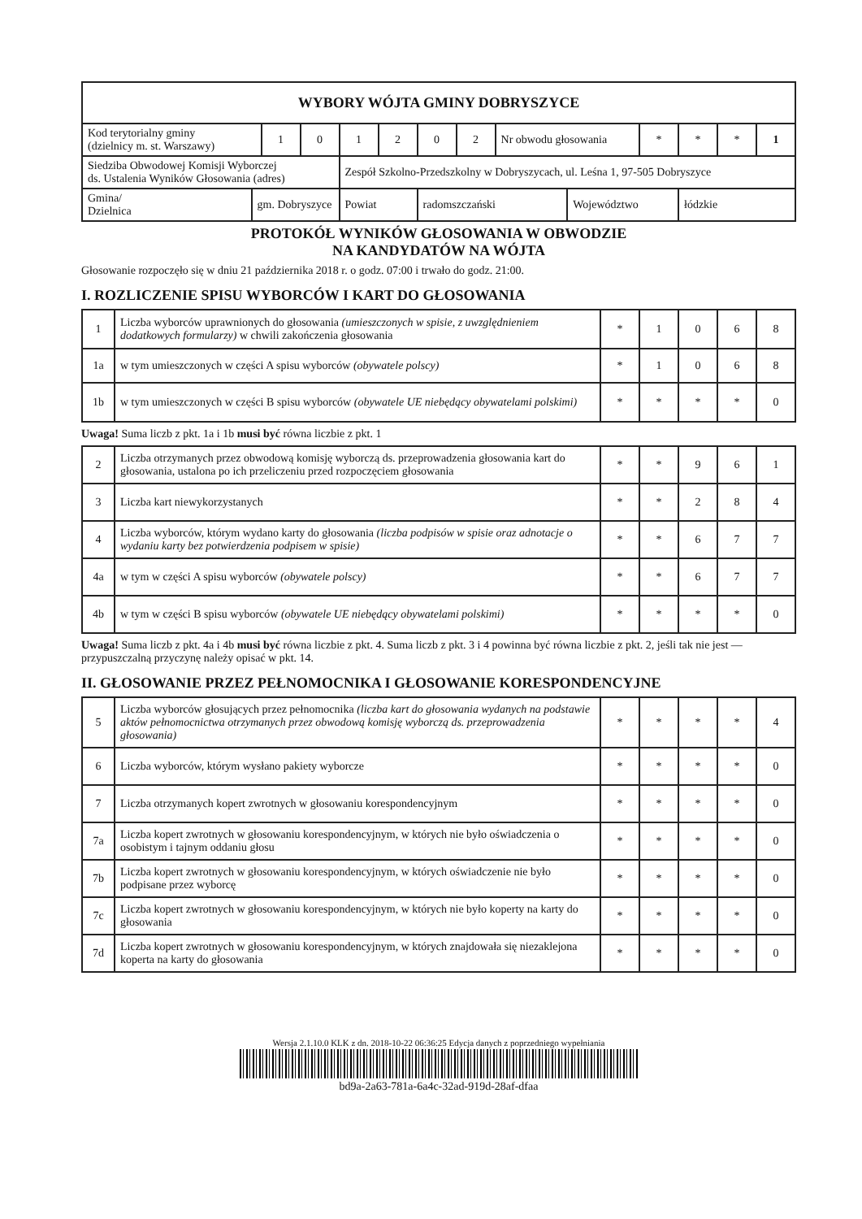| WYBORY WÓJTA GMINY DOBRYSZYCE | | | | | | | | | | | | | |
| Kod terytorialny gminy (dzielnicy m. st. Warszawy) | | 1 | 0 | 1 | 2 | 0 | 2 | Nr obwodu głosowania | | * | * | * | 1 |
| Siedziba Obwodowej Komisji Wyborczej ds. Ustalenia Wyników Głosowania (adres) | | | | Zespół Szkolno-Przedszkolny w Dobryszycach, ul. Leśna 1, 97-505 Dobryszyce | | | | | | | | | |
| Gmina/ Dzielnica | gm. Dobryszyce | | | Powiat | | radomszczański | | | Województwo | | łódzkie | | |
PROTOKÓŁ WYNIKÓW GŁOSOWANIA W OBWODZIE
NA KANDYDATÓW NA WÓJTA
Głosowanie rozpoczęło się w dniu 21 października 2018 r. o godz. 07:00 i trwało do godz. 21:00.
I. ROZLICZENIE SPISU WYBORCÓW I KART DO GŁOSOWANIA
| 1 | Liczba wyborców uprawnionych do głosowania (umieszczonych w spisie, z uwzględnieniem dodatkowych formularzy) w chwili zakończenia głosowania | * | 1 | 0 | 6 | 8 |
| 1a | w tym umieszczonych w części A spisu wyborców (obywatele polscy) | * | 1 | 0 | 6 | 8 |
| 1b | w tym umieszczonych w części B spisu wyborców (obywatele UE niebędący obywatelami polskimi) | * | * | * | * | 0 |
Uwaga! Suma liczb z pkt. 1a i 1b musi być równa liczbie z pkt. 1
| 2 | Liczba otrzymanych przez obwodową komisję wyborczą ds. przeprowadzenia głosowania kart do głosowania, ustalona po ich przeliczeniu przed rozpoczęciem głosowania | * | * | 9 | 6 | 1 |
| 3 | Liczba kart niewykorzystanych | * | * | 2 | 8 | 4 |
| 4 | Liczba wyborców, którym wydano karty do głosowania (liczba podpisów w spisie oraz adnotacje o wydaniu karty bez potwierdzenia podpisem w spisie) | * | * | 6 | 7 | 7 |
| 4a | w tym w części A spisu wyborców (obywatele polscy) | * | * | 6 | 7 | 7 |
| 4b | w tym w części B spisu wyborców (obywatele UE niebędący obywatelami polskimi) | * | * | * | * | 0 |
Uwaga! Suma liczb z pkt. 4a i 4b musi być równa liczbie z pkt. 4. Suma liczb z pkt. 3 i 4 powinna być równa liczbie z pkt. 2, jeśli tak nie jest — przypuszczalną przyczynę należy opisać w pkt. 14.
II. GŁOSOWANIE PRZEZ PEŁNOMOCNIKA I GŁOSOWANIE KORESPONDENCYJNE
| 5 | Liczba wyborców głosujących przez pełnomocnika (liczba kart do głosowania wydanych na podstawie aktów pełnomocnictwa otrzymanych przez obwodową komisję wyborczą ds. przeprowadzenia głosowania) | * | * | * | * | 4 |
| 6 | Liczba wyborców, którym wysłano pakiety wyborcze | * | * | * | * | 0 |
| 7 | Liczba otrzymanych kopert zwrotnych w głosowaniu korespondencyjnym | * | * | * | * | 0 |
| 7a | Liczba kopert zwrotnych w głosowaniu korespondencyjnym, w których nie było oświadczenia o osobistym i tajnym oddaniu głosu | * | * | * | * | 0 |
| 7b | Liczba kopert zwrotnych w głosowaniu korespondencyjnym, w których oświadczenie nie było podpisane przez wyborcę | * | * | * | * | 0 |
| 7c | Liczba kopert zwrotnych w głosowaniu korespondencyjnym, w których nie było koperty na karty do głosowania | * | * | * | * | 0 |
| 7d | Liczba kopert zwrotnych w głosowaniu korespondencyjnym, w których znajdowała się niezaklejona koperta na karty do głosowania | * | * | * | * | 0 |
Wersja 2.1.10.0 KLK z dn. 2018-10-22 06:36:25 Edycja danych z poprzedniego wypełniania
bd9a-2a63-781a-6a4c-32ad-919d-28af-dfaa